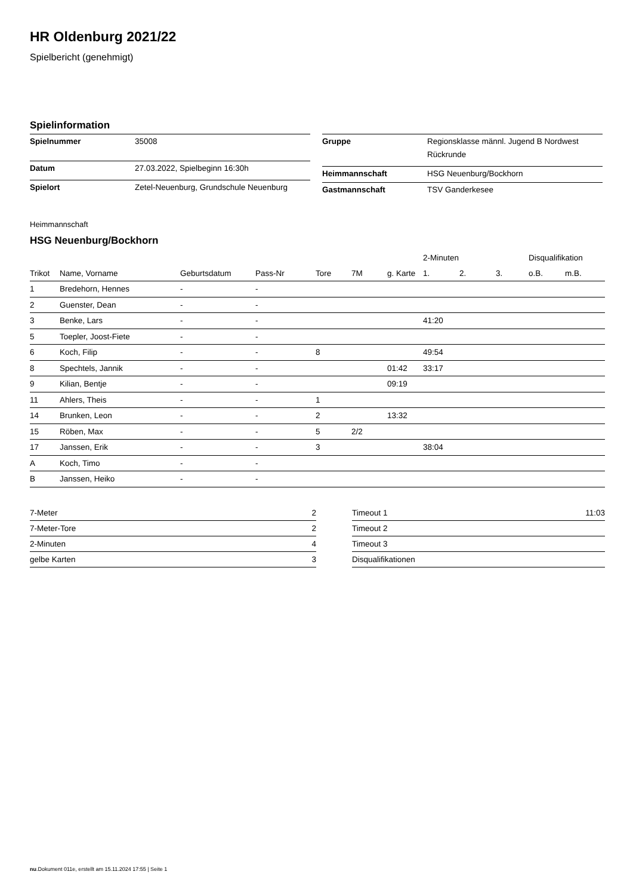HR Oldenburg 2021/22
Spielbericht (genehmigt)
Spielinformation
| Spielnummer | 35008 |
| Datum | 27.03.2022, Spielbeginn 16:30h |
| Spielort | Zetel-Neuenburg, Grundschule Neuenburg |
| Gruppe | Regionsklasse männl. Jugend B Nordwest Rückrunde |
| Heimmannschaft | HSG Neuenburg/Bockhorn |
| Gastmannschaft | TSV Ganderkesee |
Heimmannschaft
HSG Neuenburg/Bockhorn
| | | | | | | | 2-Minuten | | | Disqualifikation | |
| --- | --- | --- | --- | --- | --- | --- | --- | --- | --- | --- | --- |
| Trikot | Name, Vorname | Geburtsdatum | Pass-Nr | Tore | 7M | g. Karte | 1. | 2. | 3. | o.B. | m.B. |
| 1 | Bredehorn, Hennes | - | - | | | | | | | | |
| 2 | Guenster, Dean | - | - | | | | | | | | |
| 3 | Benke, Lars | - | - | | | | 41:20 | | | | |
| 5 | Toepler, Joost-Fiete | - | - | | | | | | | | |
| 6 | Koch, Filip | - | - | 8 | | | 49:54 | | | | |
| 8 | Spechtels, Jannik | - | - | | | 01:42 | 33:17 | | | | |
| 9 | Kilian, Bentje | - | - | | | 09:19 | | | | | |
| 11 | Ahlers, Theis | - | - | 1 | | | | | | | |
| 14 | Brunken, Leon | - | - | 2 | | 13:32 | | | | | |
| 15 | Röben, Max | - | - | 5 | 2/2 | | | | | | |
| 17 | Janssen, Erik | - | - | 3 | | | 38:04 | | | | |
| A | Koch, Timo | - | - | | | | | | | | |
| B | Janssen, Heiko | - | - | | | | | | | | |
| 7-Meter | 2 |
| 7-Meter-Tore | 2 |
| 2-Minuten | 4 |
| gelbe Karten | 3 |
| Timeout 1 | 11:03 |
| Timeout 2 | |
| Timeout 3 | |
| Disqualifikationen | |
nu.Dokument 011e, erstellt am 15.11.2024 17:55 | Seite 1